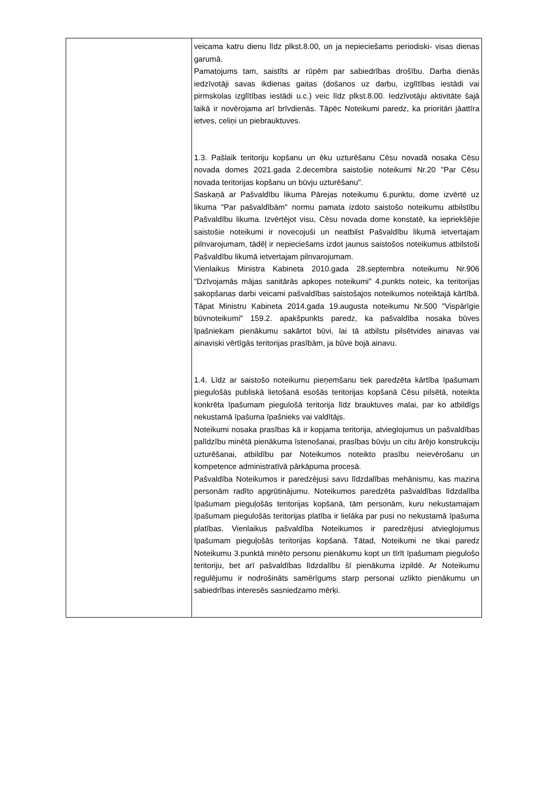| | veicama katru dienu līdz plkst.8.00, un ja nepieciešams periodiski- visas dienas garumā. Pamatojums tam, saistīts ar rūpēm par sabiedrības drošību. Darba dienās iedzīvotāji savas ikdienas gaitas (došanos uz darbu, izglītības iestādi vai pirmskolas izglītības iestādi u.c.) veic līdz plkst.8.00. Iedzīvotāju aktivitāte šajā laikā ir novērojama arī brīvdienās. Tāpēc Noteikumi paredz, ka prioritāri jāattīra ietves, celiņi un piebrauktuves. 1.3. Pašlaik teritoriju kopšanu un ēku uzturēšanu Cēsu novadā nosaka Cēsu novada domes 2021.gada 2.decembra saistošie noteikumi Nr.20 "Par Cēsu novada teritorijas kopšanu un būvju uzturēšanu". Saskaņā ar Pašvaldību likuma Pārejas noteikumu 6.punktu, dome izvērtē uz likuma "Par pašvaldībām" normu pamata izdoto saistošo noteikumu atbilstību Pašvaldību likuma. Izvērtējot visu, Cēsu novada dome konstatē, ka iepriekšējie saistošie noteikumi ir novecojuši un neatbilst Pašvaldību likumā ietvertajam pilnvarojumam, tādēļ ir nepieciešams izdot jaunus saistošos noteikumus atbilstoši Pašvaldību likumā ietvertajam pilnvarojumam. Vienlaikus Ministra Kabineta 2010.gada 28.septembra noteikumu Nr.906 "Dzīvojamās mājas sanitārās apkopes noteikumi" 4.punkts noteic, ka teritorijas sakopšanas darbi veicami pašvaldības saistošajos noteikumos noteiktajā kārtībā. Tāpat Ministru Kabineta 2014.gada 19.augusta noteikumu Nr.500 "Vispārīgie būvnoteikumi" 159.2. apakšpunkts paredz, ka pašvaldība nosaka būves īpašniekam pienākumu sakārtot būvi, lai tā atbilstu pilsētvides ainavas vai ainaviski vērtīgās teritorijas prasībām, ja būve bojā ainavu. 1.4. Līdz ar saistošo noteikumu pieņemšanu tiek paredzēta kārtība īpašumam piegulošās publiskā lietošanā esošās teritorijas kopšanā Cēsu pilsētā, noteikta konkrēta īpašumam piegulošā teritorija līdz brauktuves malai, par ko atbildīgs nekustamā īpašuma īpašnieks vai valdītājs. Noteikumi nosaka prasības kā ir kopjama teritorija, atvieglojumus un pašvaldības palīdzību minētā pienākuma īstenošanai, prasības būvju un citu ārējo konstrukciju uzturēšanai, atbildību par Noteikumos noteikto prasību neievērošanu un kompetence administratīvā pārkāpuma procesā. Pašvaldība Noteikumos ir paredzējusi savu līdzdalības mehānismu, kas mazina personām radīto apgrūtinājumu. Noteikumos paredzēta pašvaldības līdzdalība īpašumam pieguļošās teritorijas kopšanā, tām personām, kuru nekustamajam īpašumam piegulošās teritorijas platība ir lielāka par pusi no nekustamā īpašuma platības. Vienlaikus pašvaldība Noteikumos ir paredzējusi atvieglojumus īpašumam pieguļošās teritorijas kopšanā. Tātad, Noteikumi ne tikai paredz Noteikumu 3.punktā minēto personu pienākumu kopt un tīrīt īpašumam piegulošo teritoriju, bet arī pašvaldības līdzdalību šī pienākuma izpildē. Ar Noteikumu regulējumu ir nodrošināts samērīgums starp personai uzlikto pienākumu un sabiedrības interesēs sasniedzamo mērķi. |